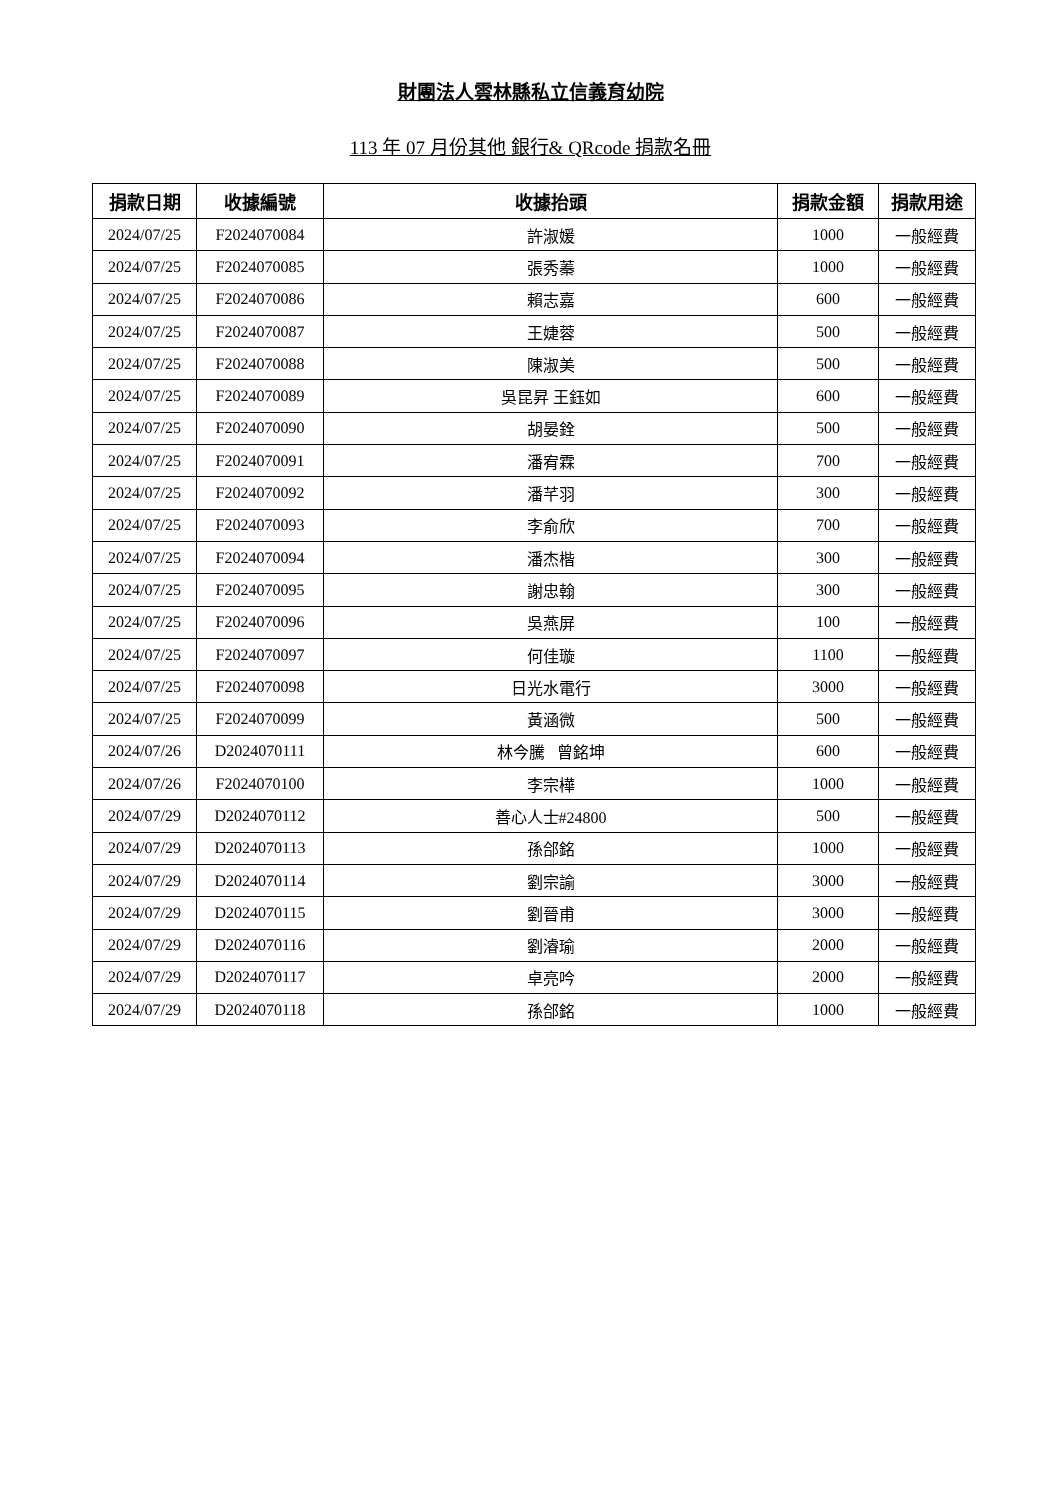財團法人雲林縣私立信義育幼院
113 年 07 月份其他 銀行& QRcode 捐款名冊
| 捐款日期 | 收據編號 | 收據抬頭 | 捐款金額 | 捐款用途 |
| --- | --- | --- | --- | --- |
| 2024/07/25 | F2024070084 | 許淑媛 | 1000 | 一般經費 |
| 2024/07/25 | F2024070085 | 張秀蓁 | 1000 | 一般經費 |
| 2024/07/25 | F2024070086 | 賴志嘉 | 600 | 一般經費 |
| 2024/07/25 | F2024070087 | 王婕蓉 | 500 | 一般經費 |
| 2024/07/25 | F2024070088 | 陳淑美 | 500 | 一般經費 |
| 2024/07/25 | F2024070089 | 吳昆昇 王鈺如 | 600 | 一般經費 |
| 2024/07/25 | F2024070090 | 胡晏銓 | 500 | 一般經費 |
| 2024/07/25 | F2024070091 | 潘宥霖 | 700 | 一般經費 |
| 2024/07/25 | F2024070092 | 潘芊羽 | 300 | 一般經費 |
| 2024/07/25 | F2024070093 | 李俞欣 | 700 | 一般經費 |
| 2024/07/25 | F2024070094 | 潘杰楷 | 300 | 一般經費 |
| 2024/07/25 | F2024070095 | 謝忠翰 | 300 | 一般經費 |
| 2024/07/25 | F2024070096 | 吳燕屏 | 100 | 一般經費 |
| 2024/07/25 | F2024070097 | 何佳璇 | 1100 | 一般經費 |
| 2024/07/25 | F2024070098 | 日光水電行 | 3000 | 一般經費 |
| 2024/07/25 | F2024070099 | 黃涵微 | 500 | 一般經費 |
| 2024/07/26 | D2024070111 | 林今騰 曾銘坤 | 600 | 一般經費 |
| 2024/07/26 | F2024070100 | 李宗樺 | 1000 | 一般經費 |
| 2024/07/29 | D2024070112 | 善心人士#24800 | 500 | 一般經費 |
| 2024/07/29 | D2024070113 | 孫郃銘 | 1000 | 一般經費 |
| 2024/07/29 | D2024070114 | 劉宗諭 | 3000 | 一般經費 |
| 2024/07/29 | D2024070115 | 劉晉甫 | 3000 | 一般經費 |
| 2024/07/29 | D2024070116 | 劉濬瑜 | 2000 | 一般經費 |
| 2024/07/29 | D2024070117 | 卓亮吟 | 2000 | 一般經費 |
| 2024/07/29 | D2024070118 | 孫郃銘 | 1000 | 一般經費 |